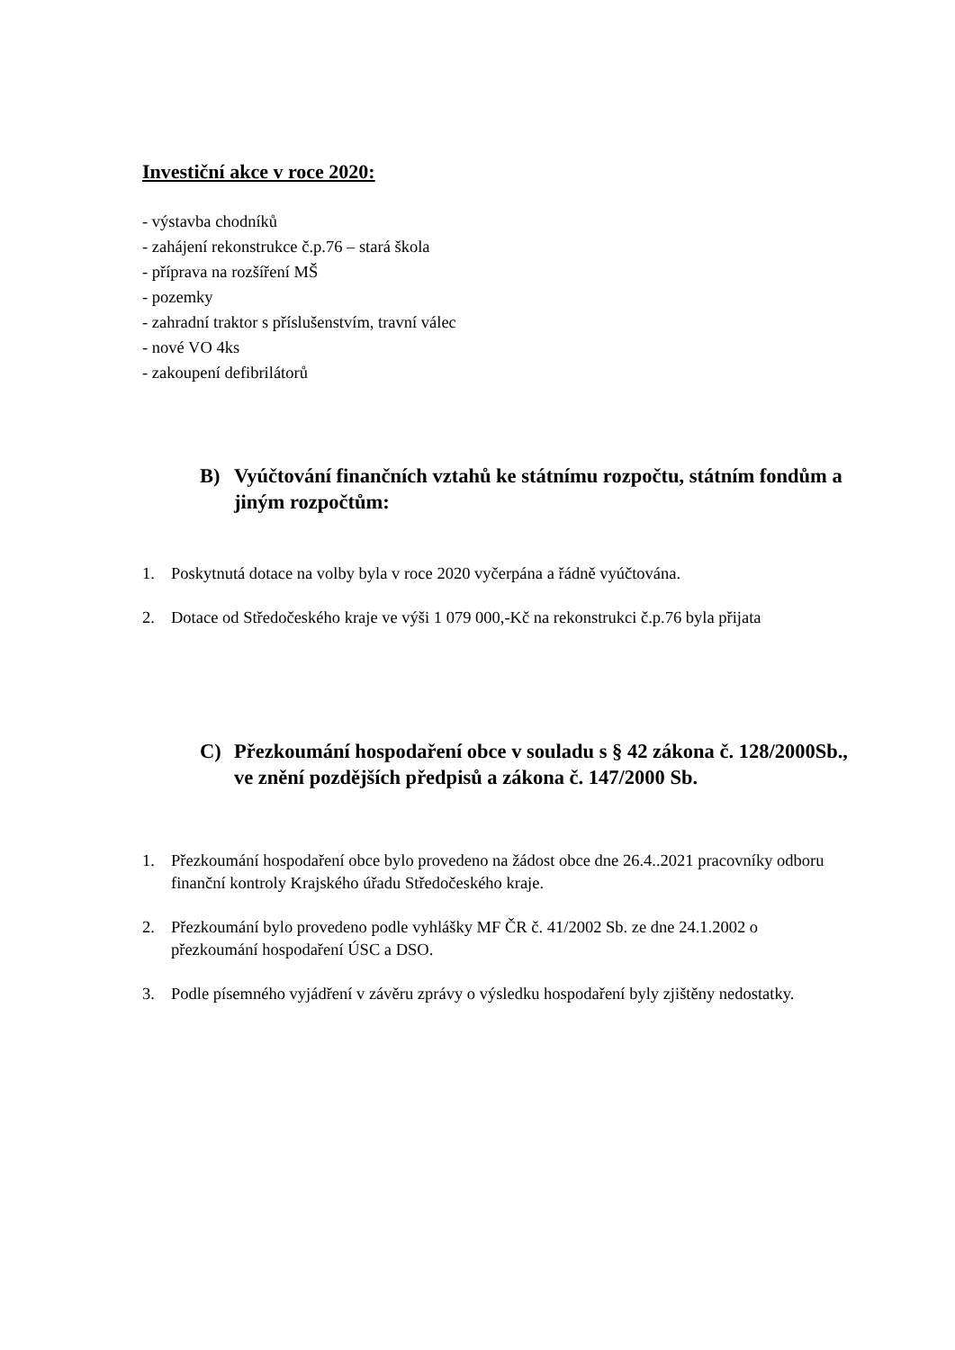Investiční akce v roce 2020:
- výstavba chodníků
- zahájení rekonstrukce č.p.76 – stará škola
- příprava na rozšíření MŠ
- pozemky
- zahradní traktor s příslušenstvím, travní válec
- nové VO 4ks
- zakoupení defibrilátorů
B) Vyúčtování finančních vztahů ke státnímu rozpočtu, státním fondům a jiným rozpočtům:
1. Poskytnutá dotace na volby byla v roce 2020 vyčerpána a řádně vyúčtována.
2. Dotace od Středočeského kraje ve výši 1 079 000,-Kč na rekonstrukci č.p.76 byla přijata
C) Přezkoumání hospodaření obce v souladu s § 42 zákona č. 128/2000Sb., ve znění pozdějších předpisů a zákona č. 147/2000 Sb.
1. Přezkoumání hospodaření obce bylo provedeno na žádost obce dne 26.4..2021 pracovníky odboru finanční kontroly Krajského úřadu Středočeského kraje.
2. Přezkoumání bylo provedeno podle vyhlášky MF ČR č. 41/2002 Sb. ze dne 24.1.2002 o přezkoumání hospodaření ÚSC a DSO.
3. Podle písemného vyjádření v závěru zprávy o výsledku hospodaření byly zjištěny nedostatky.